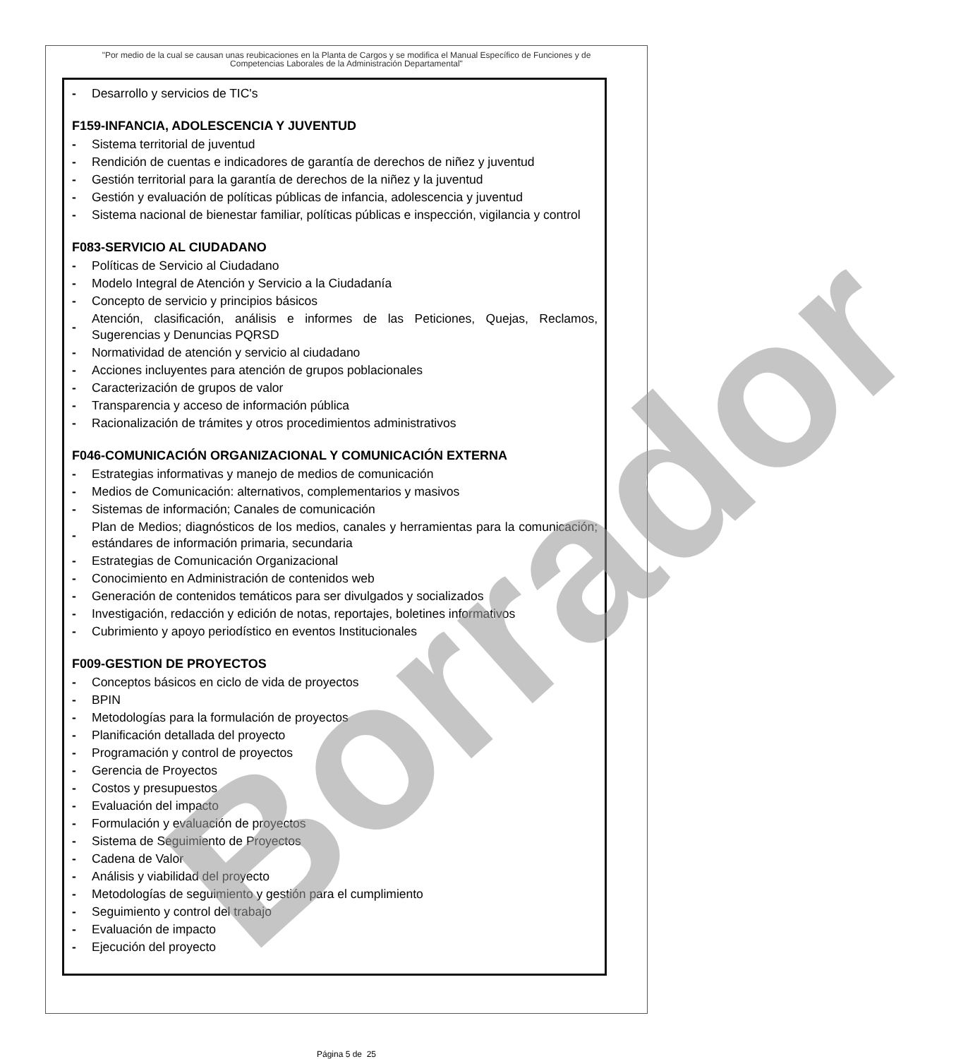"Por medio de la cual se causan unas reubicaciones en la Planta de Cargos y se modifica el Manual Específico de Funciones y de Competencias Laborales de la Administración Departamental"
- Desarrollo y servicios de TIC's
F159-INFANCIA, ADOLESCENCIA Y JUVENTUD
- Sistema territorial de juventud
- Rendición de cuentas e indicadores de garantía de derechos de niñez y juventud
- Gestión territorial para la garantía de derechos de la niñez y la juventud
- Gestión y evaluación de políticas públicas de infancia, adolescencia y juventud
- Sistema nacional de bienestar familiar, políticas públicas e inspección, vigilancia y control
F083-SERVICIO AL CIUDADANO
- Políticas de Servicio al Ciudadano
- Modelo Integral de Atención y Servicio a la Ciudadanía
- Concepto de servicio y principios básicos
- Atención, clasificación, análisis e informes de las Peticiones, Quejas, Reclamos, Sugerencias y Denuncias PQRSD
- Normatividad de atención y servicio al ciudadano
- Acciones incluyentes para atención de grupos poblacionales
- Caracterización de grupos de valor
- Transparencia y acceso de información pública
- Racionalización de trámites y otros procedimientos administrativos
F046-COMUNICACIÓN ORGANIZACIONAL Y COMUNICACIÓN EXTERNA
- Estrategias informativas y manejo de medios de comunicación
- Medios de Comunicación: alternativos, complementarios y masivos
- Sistemas de información; Canales de comunicación
- Plan de Medios; diagnósticos de los medios, canales y herramientas para la comunicación; estándares de información primaria, secundaria
- Estrategias de Comunicación Organizacional
- Conocimiento en Administración de contenidos web
- Generación de contenidos temáticos para ser divulgados y socializados
- Investigación, redacción y edición de notas, reportajes, boletines informativos
- Cubrimiento y apoyo periodístico en eventos Institucionales
F009-GESTION DE PROYECTOS
- Conceptos básicos en ciclo de vida de proyectos
- BPIN
- Metodologías para la formulación de proyectos
- Planificación detallada del proyecto
- Programación y control de proyectos
- Gerencia de Proyectos
- Costos y presupuestos
- Evaluación del impacto
- Formulación y evaluación de proyectos
- Sistema de Seguimiento de Proyectos
- Cadena de Valor
- Análisis y viabilidad del proyecto
- Metodologías de seguimiento y gestión para el cumplimiento
- Seguimiento y control del trabajo
- Evaluación de impacto
- Ejecución del proyecto
Borrador
Página 5 de 25